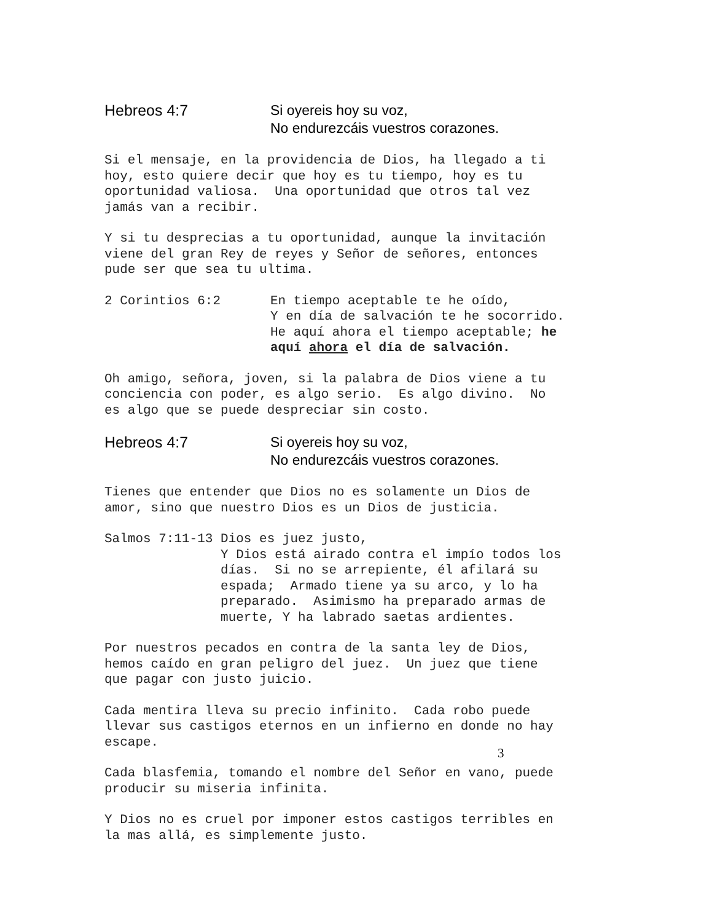Hebreos 4:7 Si oyereis hoy su voz,
No endurezcáis vuestros corazones.
Si el mensaje, en la providencia de Dios, ha llegado a ti hoy, esto quiere decir que hoy es tu tiempo, hoy es tu oportunidad valiosa. Una oportunidad que otros tal vez jamás van a recibir.
Y si tu desprecias a tu oportunidad, aunque la invitación viene del gran Rey de reyes y Señor de señores, entonces pude ser que sea tu ultima.
2 Corintios 6:2
En tiempo aceptable te he oído, Y en día de salvación te he socorrido. He aquí ahora el tiempo aceptable; he aquí ahora el día de salvación.
Oh amigo, señora, joven, si la palabra de Dios viene a tu conciencia con poder, es algo serio. Es algo divino. No es algo que se puede despreciar sin costo.
Hebreos 4:7 Si oyereis hoy su voz,
No endurezcáis vuestros corazones.
Tienes que entender que Dios no es solamente un Dios de amor, sino que nuestro Dios es un Dios de justicia.
Salmos 7:11-13
Dios es juez justo, Y Dios está airado contra el impío todos los días. Si no se arrepiente, él afilará su espada; Armado tiene ya su arco, y lo ha preparado. Asimismo ha preparado armas de muerte, Y ha labrado saetas ardientes.
Por nuestros pecados en contra de la santa ley de Dios, hemos caído en gran peligro del juez. Un juez que tiene que pagar con justo juicio.
Cada mentira lleva su precio infinito. Cada robo puede llevar sus castigos eternos en un infierno en donde no hay escape.
Cada blasfemia, tomando el nombre del Señor en vano, puede producir su miseria infinita.
Y Dios no es cruel por imponer estos castigos terribles en la mas allá, es simplemente justo.
3